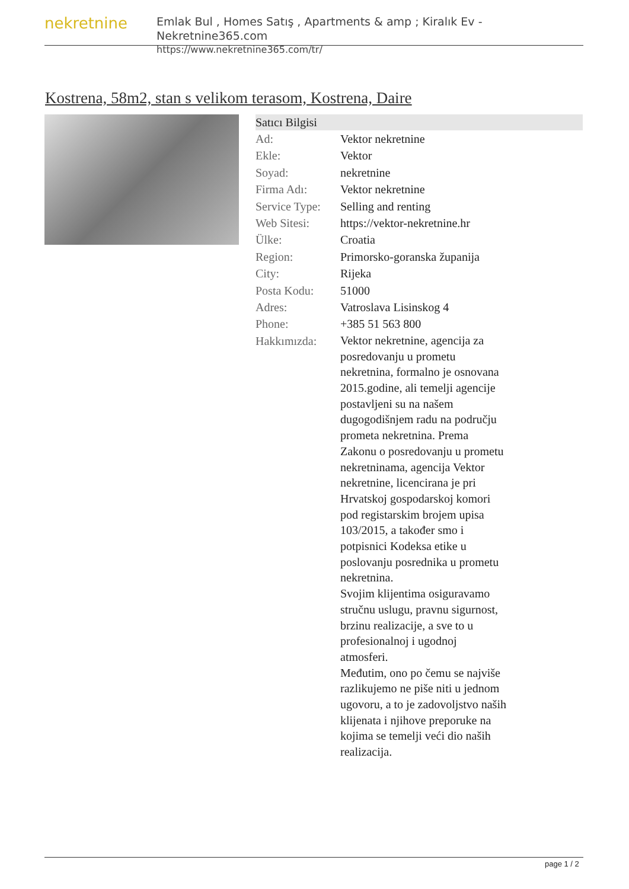nekretnine
Emlak Bul , Homes Satış , Apartments & amp ; Kiralık Ev - Nekretnine365.com
https://www.nekretnine365.com/tr/
Kostrena, 58m2, stan s velikom terasom, Kostrena, Daire
Satıcı Bilgisi
| Ad: | Vektor nekretnine |
| Ekle: | Vektor |
| Soyad: | nekretnine |
| Firma Adı: | Vektor nekretnine |
| Service Type: | Selling and renting |
| Web Sitesi: | https://vektor-nekretnine.hr |
| Ülke: | Croatia |
| Region: | Primorsko-goranska županija |
| City: | Rijeka |
| Posta Kodu: | 51000 |
| Adres: | Vatroslava Lisinskog 4 |
| Phone: | +385 51 563 800 |
| Hakkımızda: | Vektor nekretnine, agencija za posredovanju u prometu nekretnina, formalno je osnovana 2015.godine, ali temelji agencije postavljeni su na našem dugogodišnjem radu na području prometa nekretnina. Prema Zakonu o posredovanju u prometu nekretninama, agencija Vektor nekretnine, licencirana je pri Hrvatskoj gospodarskoj komori pod registarskim brojem upisa 103/2015, a također smo i potpisnici Kodeksa etike u poslovanju posrednika u prometu nekretnina. Svojim klijentima osiguravamo stručnu uslugu, pravnu sigurnost, brzinu realizacije, a sve to u profesionalnoj i ugodnoj atmosferi. Međutim, ono po čemu se najviše razlikujemo ne piše niti u jednom ugovoru, a to je zadovoljstvo naših klijenata i njihove preporuke na kojima se temelji veći dio naših realizacija. |
page 1 / 2